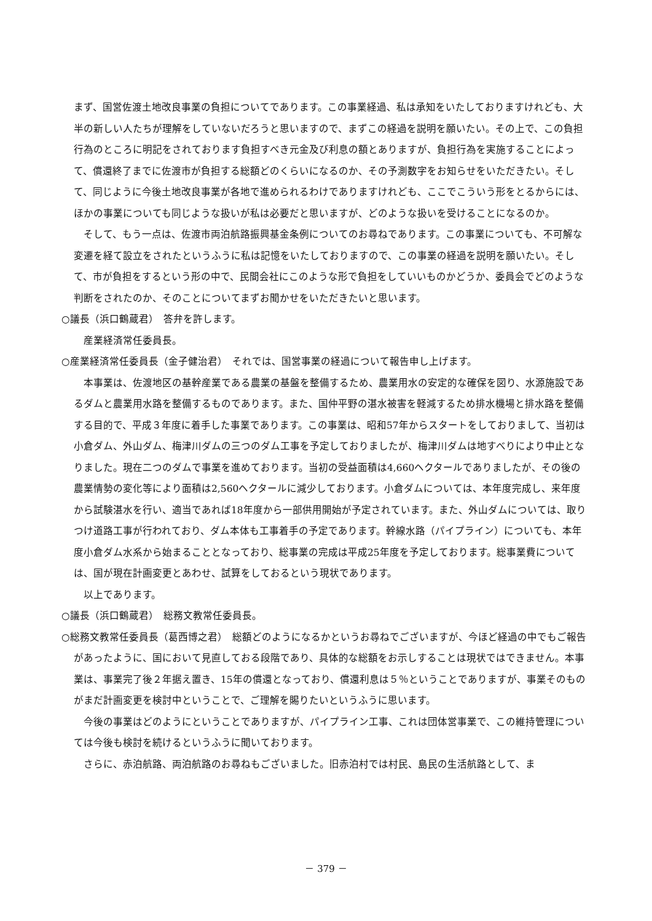まず、国営佐渡土地改良事業の負担についてであります。この事業経過、私は承知をいたしておりますけれども、大半の新しい人たちが理解をしていないだろうと思いますので、まずこの経過を説明を願いたい。その上で、この負担行為のところに明記をされております負担すべき元金及び利息の額とありますが、負担行為を実施することによって、償還終了までに佐渡市が負担する総額どのくらいになるのか、その予測数字をお知らせをいただきたい。そして、同じように今後土地改良事業が各地で進められるわけでありますけれども、ここでこういう形をとるからには、ほかの事業についても同じような扱いが私は必要だと思いますが、どのような扱いを受けることになるのか。
そして、もう一点は、佐渡市両泊航路振興基金条例についてのお尋ねであります。この事業についても、不可解な変遷を経て設立をされたというふうに私は記憶をいたしておりますので、この事業の経過を説明を願いたい。そして、市が負担をするという形の中で、民間会社にこのような形で負担をしていいものかどうか、委員会でどのような判断をされたのか、そのことについてまずお聞かせをいただきたいと思います。
○議長（浜口鶴蔵君）　答弁を許します。
産業経済常任委員長。
○産業経済常任委員長（金子健治君）　それでは、国営事業の経過について報告申し上げます。
本事業は、佐渡地区の基幹産業である農業の基盤を整備するため、農業用水の安定的な確保を図り、水源施設であるダムと農業用水路を整備するものであります。また、国仲平野の湛水被害を軽減するため排水機場と排水路を整備する目的で、平成３年度に着手した事業であります。この事業は、昭和57年からスタートをしておりまして、当初は小倉ダム、外山ダム、梅津川ダムの三つのダム工事を予定しておりましたが、梅津川ダムは地すべりにより中止となりました。現在二つのダムで事業を進めております。当初の受益面積は4,660ヘクタールでありましたが、その後の農業情勢の変化等により面積は2,560ヘクタールに減少しております。小倉ダムについては、本年度完成し、来年度から試験湛水を行い、適当であれば18年度から一部供用開始が予定されています。また、外山ダムについては、取りつけ道路工事が行われており、ダム本体も工事着手の予定であります。幹線水路（パイプライン）についても、本年度小倉ダム水系から始まることとなっており、総事業の完成は平成25年度を予定しております。総事業費については、国が現在計画変更とあわせ、試算をしておるという現状であります。
以上であります。
○議長（浜口鶴蔵君）　総務文教常任委員長。
○総務文教常任委員長（葛西博之君）　総額どのようになるかというお尋ねでございますが、今ほど経過の中でもご報告があったように、国において見直しておる段階であり、具体的な総額をお示しすることは現状ではできません。本事業は、事業完了後２年据え置き、15年の償還となっており、償還利息は５％ということでありますが、事業そのものがまだ計画変更を検討中ということで、ご理解を賜りたいというふうに思います。
今後の事業はどのようにということでありますが、パイプライン工事、これは団体営事業で、この維持管理については今後も検討を続けるというふうに聞いております。
さらに、赤泊航路、両泊航路のお尋ねもございました。旧赤泊村では村民、島民の生活航路として、ま
－ 379 －